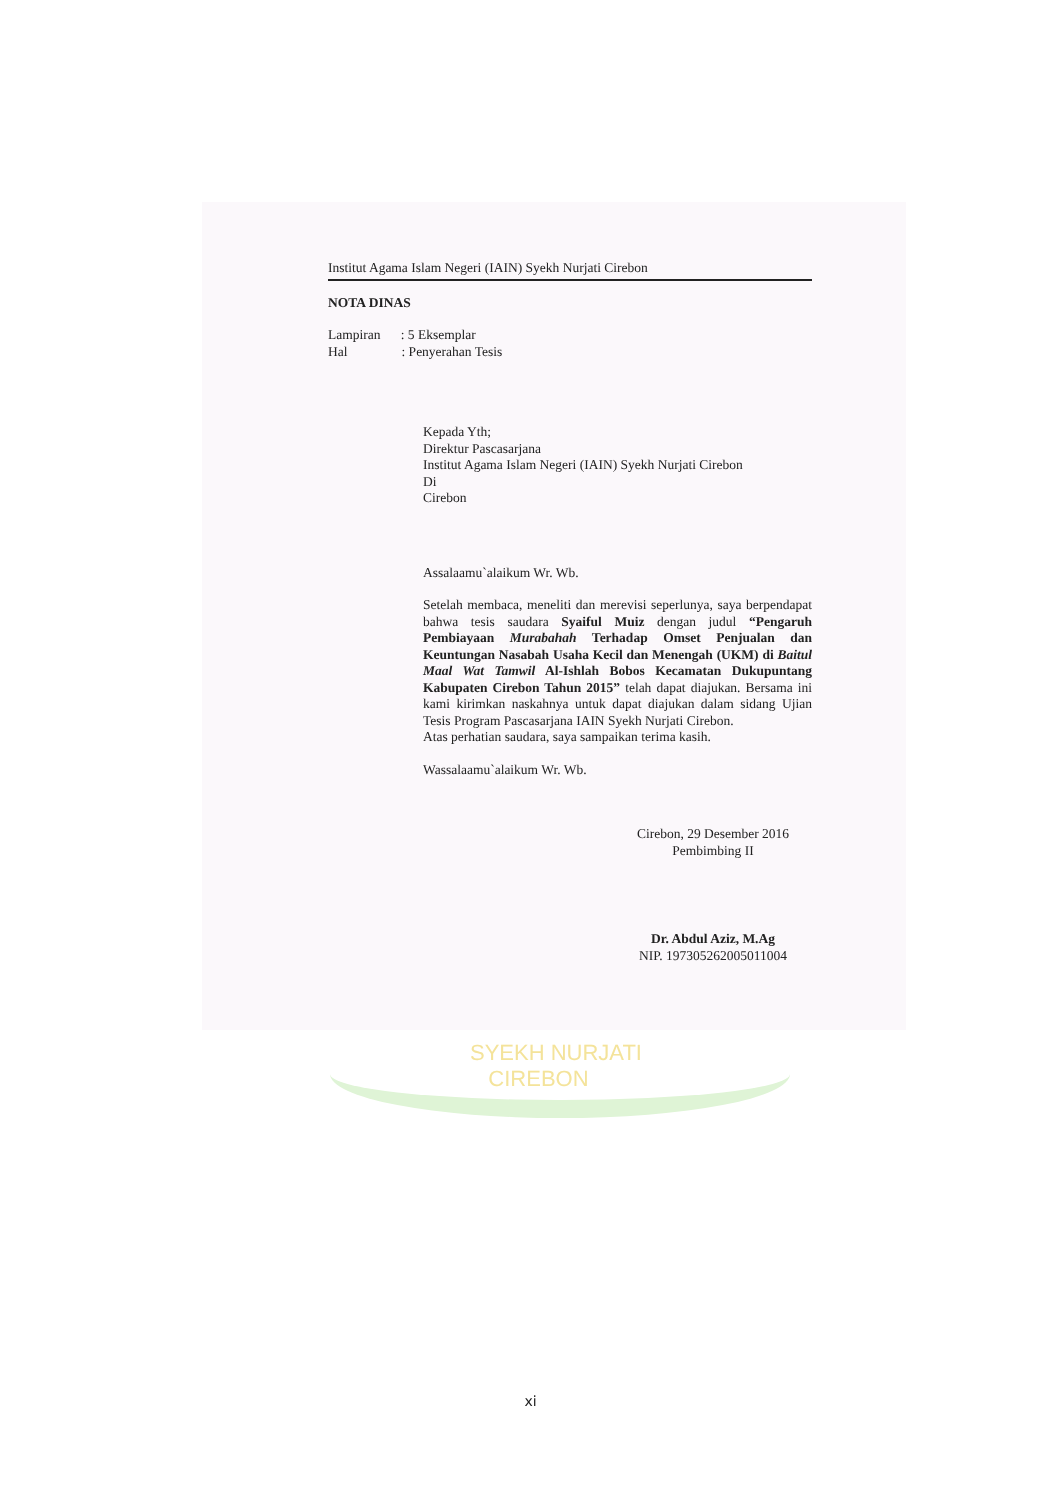Institut Agama Islam Negeri (IAIN) Syekh Nurjati Cirebon
NOTA DINAS
Lampiran : 5 Eksemplar
Hal : Penyerahan Tesis
Kepada Yth;
Direktur Pascasarjana
Institut Agama Islam Negeri (IAIN) Syekh Nurjati Cirebon
Di
Cirebon
Assalaamu`alaikum Wr. Wb.
Setelah membaca, meneliti dan merevisi seperlunya, saya berpendapat bahwa tesis saudara Syaiful Muiz dengan judul “Pengaruh Pembiayaan Murabahah Terhadap Omset Penjualan dan Keuntungan Nasabah Usaha Kecil dan Menengah (UKM) di Baitul Maal Wat Tamwil Al-Ishlah Bobos Kecamatan Dukupuntang Kabupaten Cirebon Tahun 2015” telah dapat diajukan. Bersama ini kami kirimkan naskahnya untuk dapat diajukan dalam sidang Ujian Tesis Program Pascasarjana IAIN Syekh Nurjati Cirebon.
Atas perhatian saudara, saya sampaikan terima kasih.
Wassalaamu`alaikum Wr. Wb.
Cirebon, 29 Desember 2016
Pembimbing II
Dr. Abdul Aziz, M.Ag
NIP. 197305262005011004
SYEKH NURJATI
CIREBON
xi